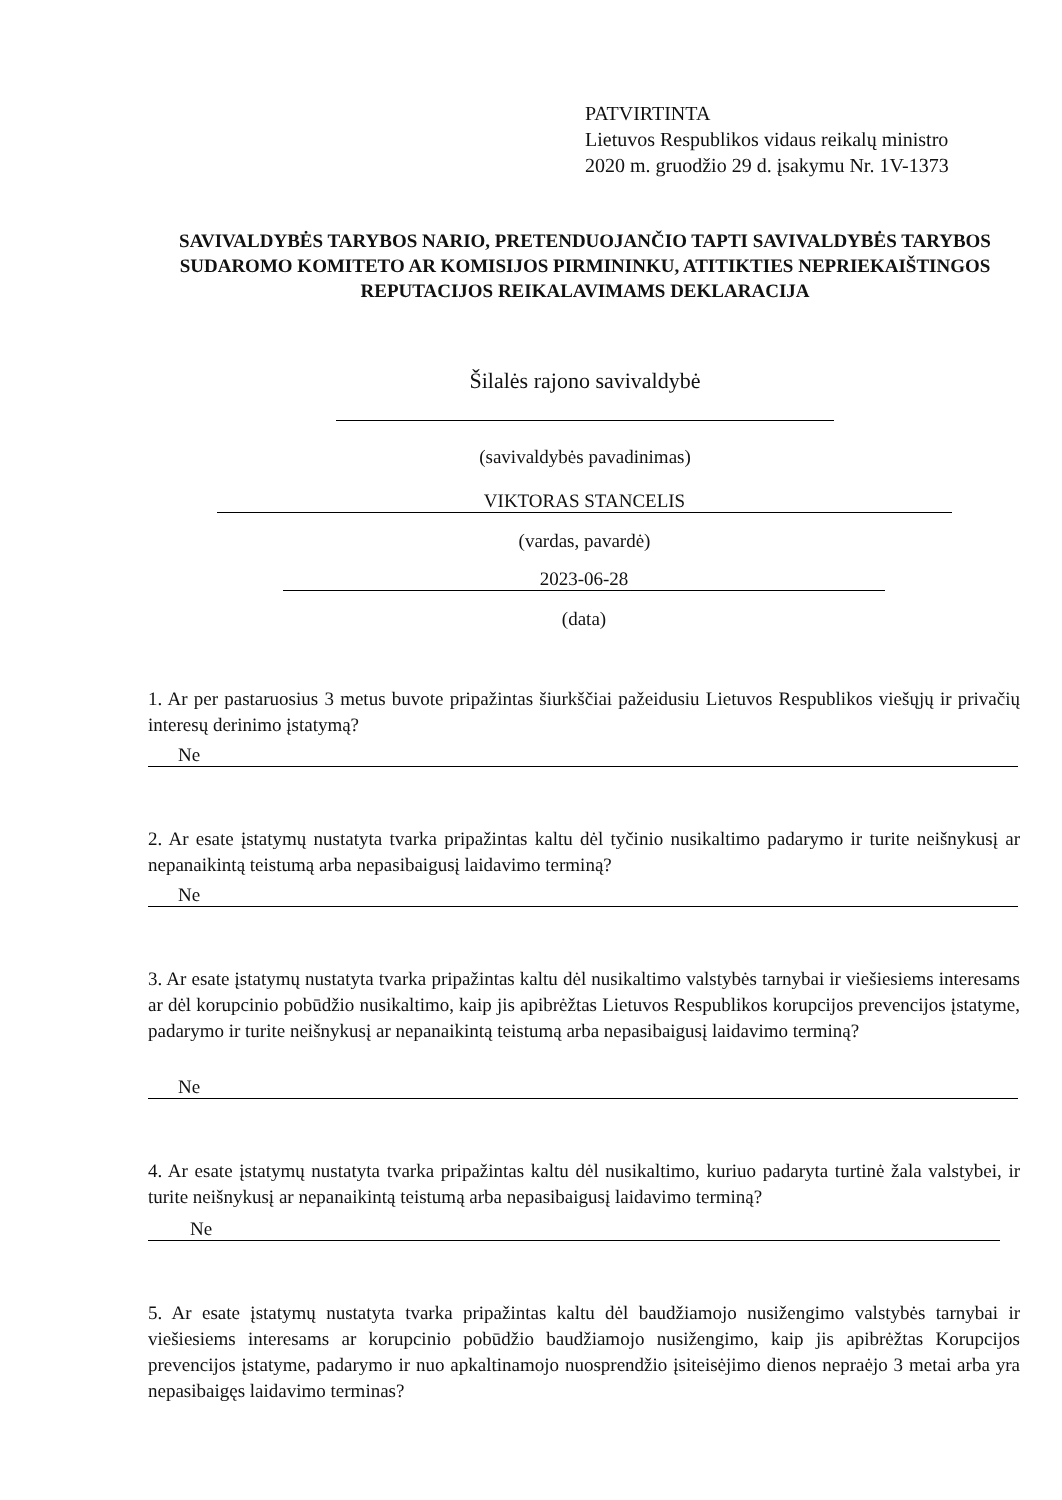PATVIRTINTA
Lietuvos Respublikos vidaus reikalų ministro
2020 m. gruodžio 29 d. įsakymu Nr. 1V-1373
SAVIVALDYBĖS TARYBOS NARIO, PRETENDUOJANČIO TAPTI SAVIVALDYBĖS TARYBOS SUDAROMO KOMITETO AR KOMISIJOS PIRMININKU, ATITIKTIES NEPRIEKAIŠTINGOS REPUTACIJOS REIKALAVIMAMS DEKLARACIJA
Šilalės rajono savivaldybė
(savivaldybės pavadinimas)
VIKTORAS STANCELIS
(vardas, pavardė)
2023-06-28
(data)
1. Ar per pastaruosius 3 metus buvote pripažintas šiurkščiai pažeidusiu Lietuvos Respublikos viešųjų ir privačių interesų derinimo įstatymą?
Ne
2. Ar esate įstatymų nustatyta tvarka pripažintas kaltu dėl tyčinio nusikaltimo padarymo ir turite neišnykusį ar nepanaikintą teistumą arba nepasibaigusį laidavimo terminą?
Ne
3. Ar esate įstatymų nustatyta tvarka pripažintas kaltu dėl nusikaltimo valstybės tarnybai ir viešiesiems interesams ar dėl korupcinio pobūdžio nusikaltimo, kaip jis apibrėžtas Lietuvos Respublikos korupcijos prevencijos įstatyme, padarymo ir turite neišnykusį ar nepanaikintą teistumą arba nepasibaigusį laidavimo terminą?
Ne
4. Ar esate įstatymų nustatyta tvarka pripažintas kaltu dėl nusikaltimo, kuriuo padaryta turtinė žala valstybei, ir turite neišnykusį ar nepanaikintą teistumą arba nepasibaigusį laidavimo terminą?
Ne
5. Ar esate įstatymų nustatyta tvarka pripažintas kaltu dėl baudžiamojo nusižengimo valstybės tarnybai ir viešiesiems interesams ar korupcinio pobūdžio baudžiamojo nusižengimo, kaip jis apibrėžtas Korupcijos prevencijos įstatyme, padarymo ir nuo apkaltinamojo nuosprendžio įsiteisėjimo dienos nepraėjo 3 metai arba yra nepasibaigęs laidavimo terminas?